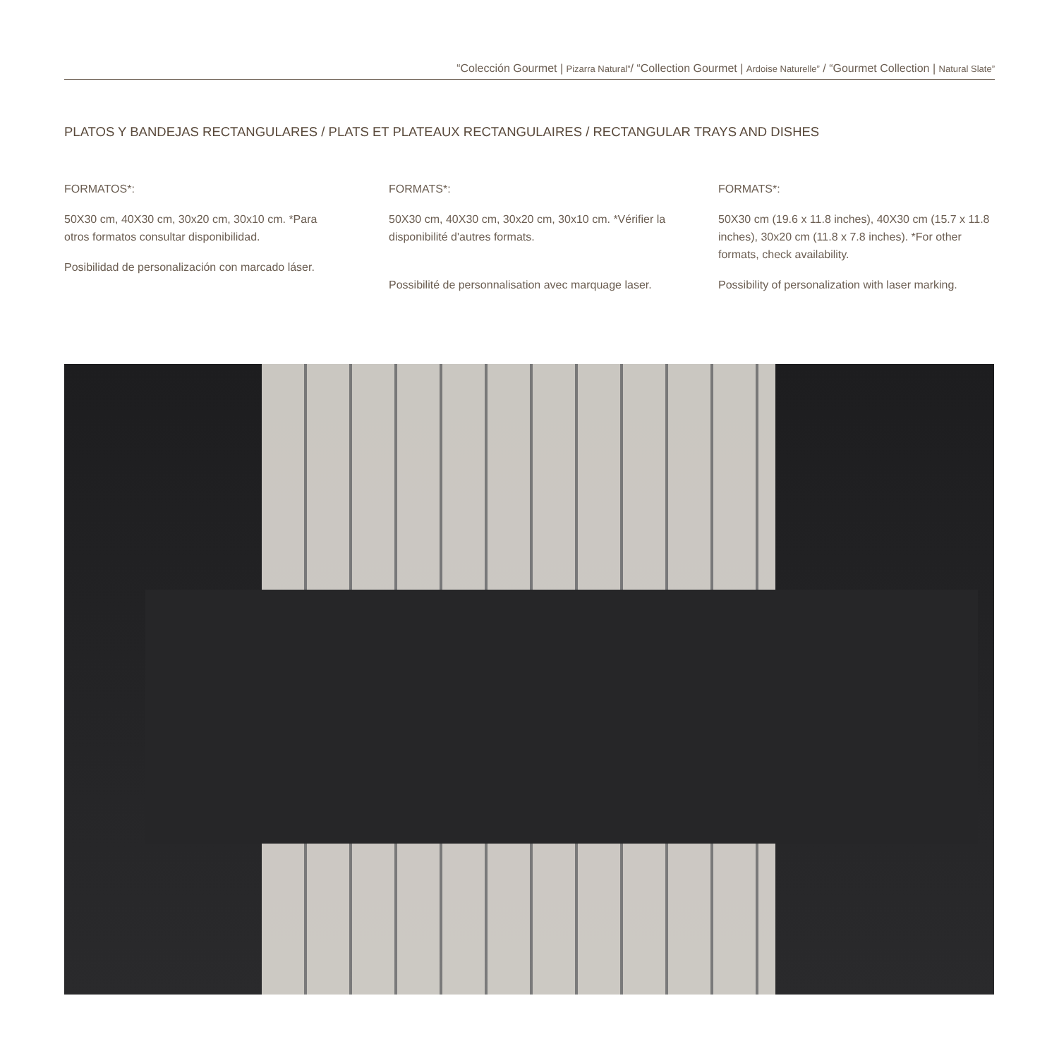“Colección Gourmet | Pizarra Natural”/ “Collection Gourmet | Ardoise Naturelle” / “Gourmet Collection | Natural Slate”
PLATOS Y BANDEJAS RECTANGULARES / PLATS ET PLATEAUX RECTANGULAIRES / RECTANGULAR TRAYS AND DISHES
FORMATOS*:
50X30 cm, 40X30 cm, 30x20 cm, 30x10 cm. *Para otros formatos consultar disponibilidad.
Posibilidad de personalización con marcado láser.
FORMATS*:
50X30 cm, 40X30 cm, 30x20 cm, 30x10 cm. *Vérifier la disponibilité d'autres formats.
Possibilité de personnalisation avec marquage laser.
FORMATS*:
50X30 cm (19.6 x 11.8 inches), 40X30 cm (15.7 x 11.8 inches), 30x20 cm (11.8 x 7.8 inches). *For other formats, check availability.
Possibility of personalization with laser marking.